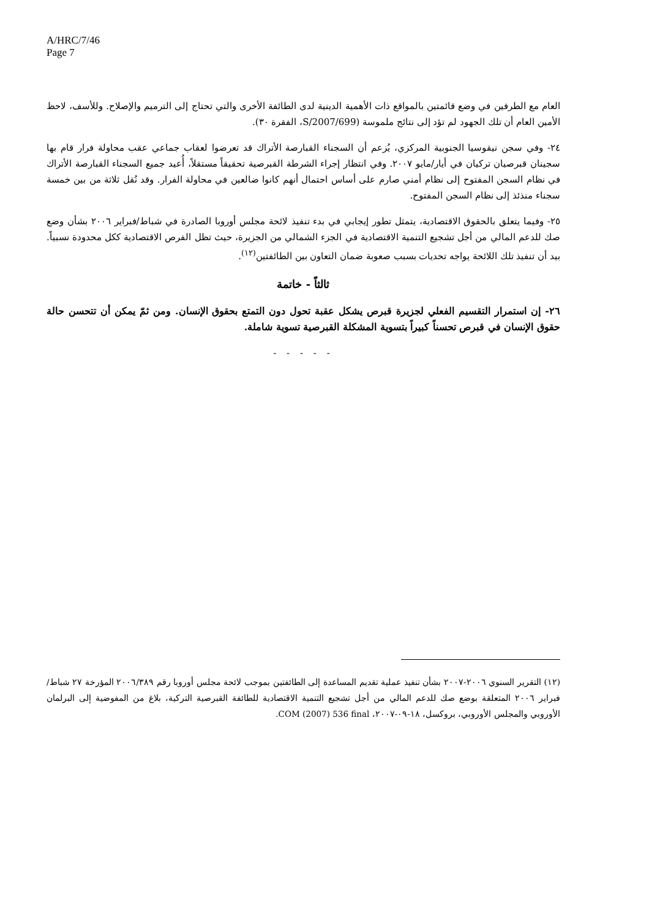A/HRC/7/46
Page 7
العام مع الطرفين في وضع قائمتين بالمواقع ذات الأهمية الدينية لدى الطائفة الأخرى والتي تحتاج إلى الترميم والإصلاح. وللأسف، لاحظ الأمين العام أن تلك الجهود لم تؤد إلى نتائج ملموسة (S/2007/699، الفقرة ٣٠).
٢٤- وفي سجن نيقوسيا الجنوبية المركزي، يُزعم أن السجناء القبارصة الأتراك قد تعرضوا لعقاب جماعي عقب محاولة فرار قام بها سجينان قبرصيان تركيان في أيار/مايو ٢٠٠٧. وفي انتظار إجراء الشرطة القبرصية تحقيقاً مستقلاً، أُعيد جميع السجناء القبارصة الأتراك في نظام السجن المفتوح إلى نظام أمني صارم على أساس احتمال أنهم كانوا ضالعين في محاولة الفرار. وقد نُقل ثلاثة من بين خمسة سجناء منذئذ إلى نظام السجن المفتوح.
٢٥- وفيما يتعلق بالحقوق الاقتصادية، يتمثل تطور إيجابي في بدء تنفيذ لائحة مجلس أوروبا الصادرة في شباط/فبراير ٢٠٠٦ بشأن وضع صك للدعم المالي من أجل تشجيع التنمية الاقتصادية في الجزء الشمالي من الجزيرة، حيث تظل الفرص الاقتصادية ككل محدودة نسبياً. بيد أن تنفيذ تلك اللائحة يواجه تحديات بسبب صعوبة ضمان التعاون بين الطائفتين<sup>(١٢)</sup>.
ثالثاً - خاتمة
٢٦- إن استمرار التقسيم الفعلي لجزيرة قبرص يشكل عقبة تحول دون التمتع بحقوق الإنسان. ومن ثمّ يمكن أن تتحسن حالة حقوق الإنسان في قبرص تحسناً كبيراً بتسوية المشكلة القبرصية تسوية شاملة.
- - - - -
(١٢) التقرير السنوي ٢٠٠٦-٢٠٠٧ بشأن تنفيذ عملية تقديم المساعدة إلى الطائفتين بموجب لائحة مجلس أوروبا رقم ٢٠٠٦/٣٨٩ المؤرخة ٢٧ شباط/فبراير ٢٠٠٦ المتعلقة بوضع صك للدعم المالي من أجل تشجيع التنمية الاقتصادية للطائفة القبرصية التركية، بلاغ من المفوضية إلى البرلمان الأوروبي والمجلس الأوروبي، بروكسل، ١٨-٠٩-٢٠٠٧، COM (2007) 536 final.